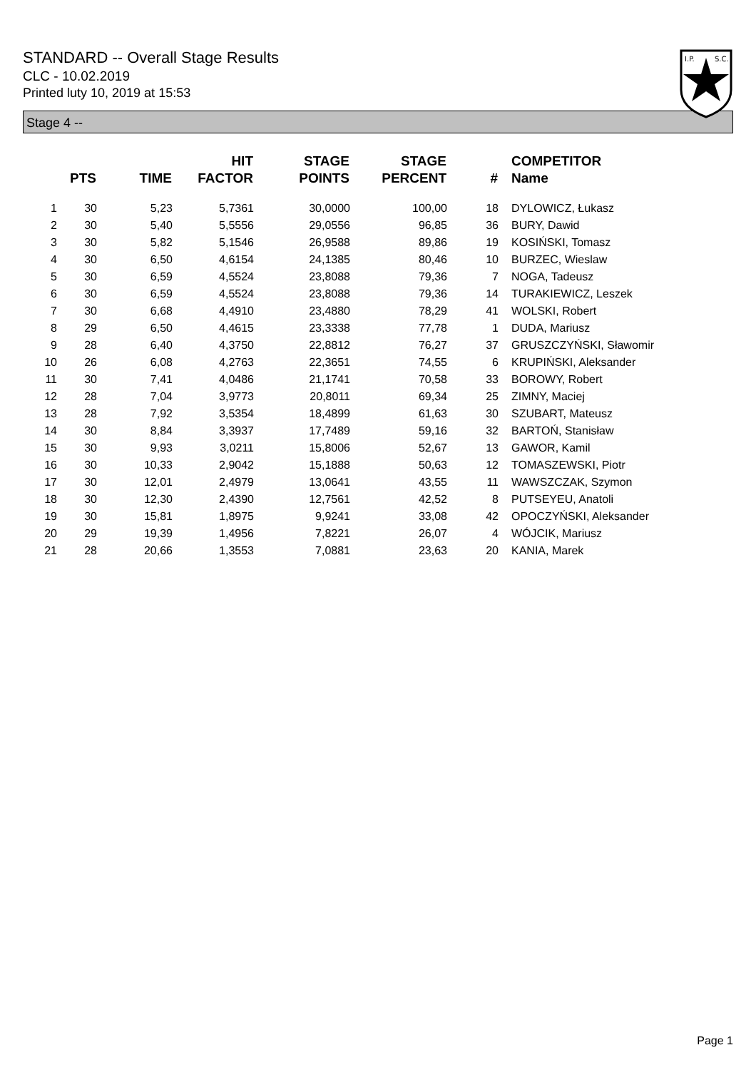STANDARD -- Overall Stage Results
CLC - 10.02.2019
Printed luty 10, 2019 at 15:53
I.P.
S.C.
Stage 4 --
| | PTS | TIME | HIT FACTOR | STAGE POINTS | STAGE PERCENT | # | COMPETITOR Name |
| --- | --- | --- | --- | --- | --- | --- | --- |
| 1 | 30 | 5,23 | 5,7361 | 30,0000 | 100,00 | 18 | DYLOWICZ, Łukasz |
| 2 | 30 | 5,40 | 5,5556 | 29,0556 | 96,85 | 36 | BURY, Dawid |
| 3 | 30 | 5,82 | 5,1546 | 26,9588 | 89,86 | 19 | KOSIŃSKI, Tomasz |
| 4 | 30 | 6,50 | 4,6154 | 24,1385 | 80,46 | 10 | BURZEC, Wieslaw |
| 5 | 30 | 6,59 | 4,5524 | 23,8088 | 79,36 | 7 | NOGA, Tadeusz |
| 6 | 30 | 6,59 | 4,5524 | 23,8088 | 79,36 | 14 | TURAKIEWICZ, Leszek |
| 7 | 30 | 6,68 | 4,4910 | 23,4880 | 78,29 | 41 | WOLSKI, Robert |
| 8 | 29 | 6,50 | 4,4615 | 23,3338 | 77,78 | 1 | DUDA, Mariusz |
| 9 | 28 | 6,40 | 4,3750 | 22,8812 | 76,27 | 37 | GRUSZCZYŃSKI, Sławomir |
| 10 | 26 | 6,08 | 4,2763 | 22,3651 | 74,55 | 6 | KRUPIŃSKI, Aleksander |
| 11 | 30 | 7,41 | 4,0486 | 21,1741 | 70,58 | 33 | BOROWY, Robert |
| 12 | 28 | 7,04 | 3,9773 | 20,8011 | 69,34 | 25 | ZIMNY, Maciej |
| 13 | 28 | 7,92 | 3,5354 | 18,4899 | 61,63 | 30 | SZUBART, Mateusz |
| 14 | 30 | 8,84 | 3,3937 | 17,7489 | 59,16 | 32 | BARTOŃ, Stanisław |
| 15 | 30 | 9,93 | 3,0211 | 15,8006 | 52,67 | 13 | GAWOR, Kamil |
| 16 | 30 | 10,33 | 2,9042 | 15,1888 | 50,63 | 12 | TOMASZEWSKI, Piotr |
| 17 | 30 | 12,01 | 2,4979 | 13,0641 | 43,55 | 11 | WAWSZCZAK, Szymon |
| 18 | 30 | 12,30 | 2,4390 | 12,7561 | 42,52 | 8 | PUTSEYEU, Anatoli |
| 19 | 30 | 15,81 | 1,8975 | 9,9241 | 33,08 | 42 | OPOCZYŃSKI, Aleksander |
| 20 | 29 | 19,39 | 1,4956 | 7,8221 | 26,07 | 4 | WÓJCIK, Mariusz |
| 21 | 28 | 20,66 | 1,3553 | 7,0881 | 23,63 | 20 | KANIA, Marek |
Page 1